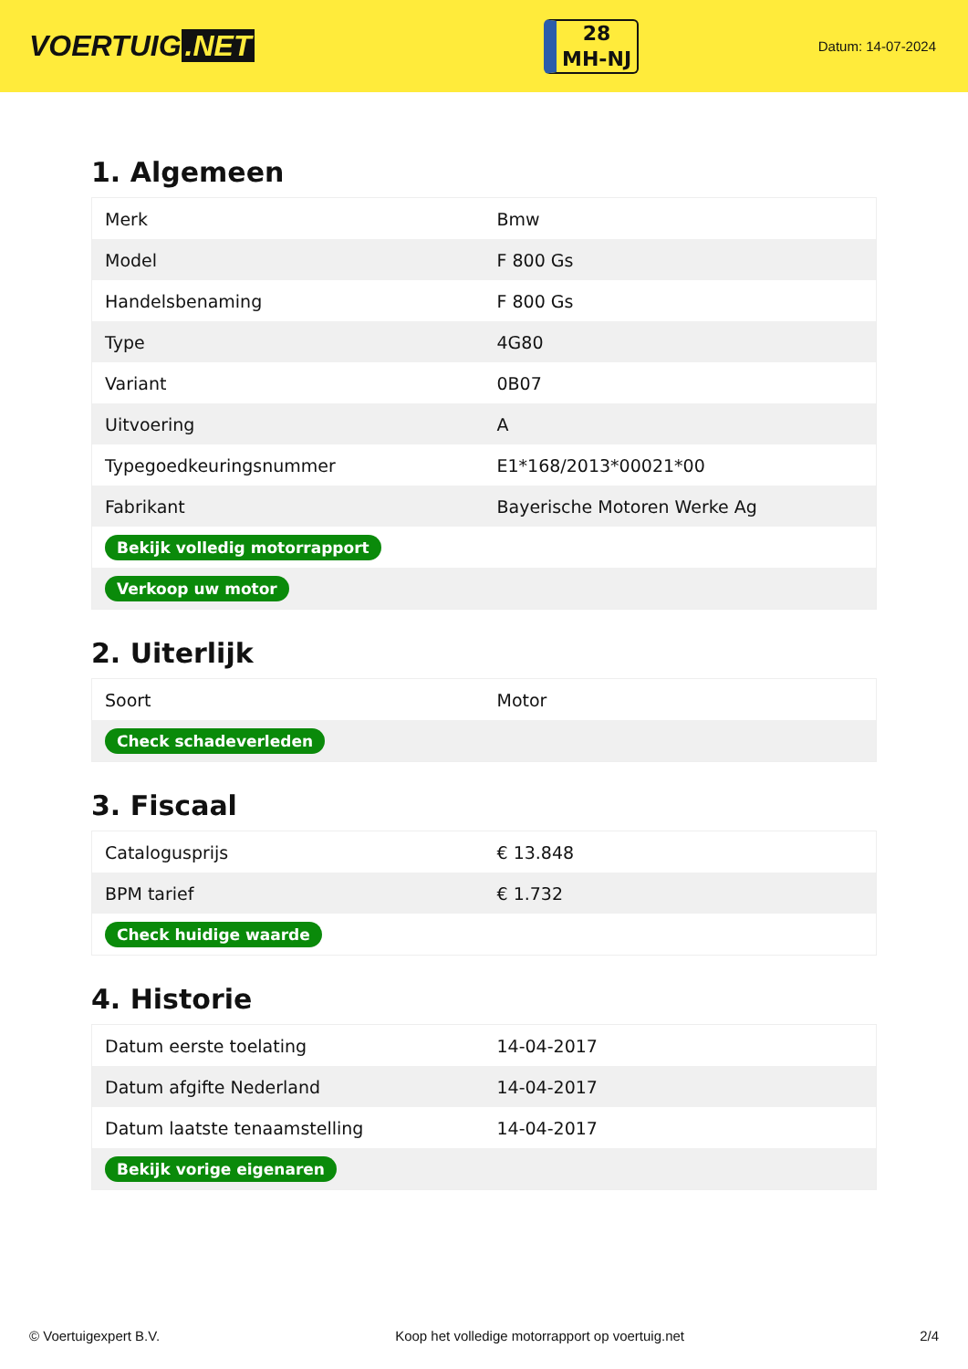VOERTUIG.NET
28
MH-NJ
Datum: 14-07-2024
1. Algemeen
| Merk | Bmw |
| Model | F 800 Gs |
| Handelsbenaming | F 800 Gs |
| Type | 4G80 |
| Variant | 0B07 |
| Uitvoering | A |
| Typegoedkeuringsnummer | E1*168/2013*00021*00 |
| Fabrikant | Bayerische Motoren Werke Ag |
| Bekijk volledig motorrapport | |
| Verkoop uw motor | |
2. Uiterlijk
| Soort | Motor |
| Check schadeverleden | |
3. Fiscaal
| Catalogusprijs | € 13.848 |
| BPM tarief | € 1.732 |
| Check huidige waarde | |
4. Historie
| Datum eerste toelating | 14-04-2017 |
| Datum afgifte Nederland | 14-04-2017 |
| Datum laatste tenaamstelling | 14-04-2017 |
| Bekijk vorige eigenaren | |
© Voertuigexpert B.V. Koop het volledige motorrapport op voertuig.net 2/4